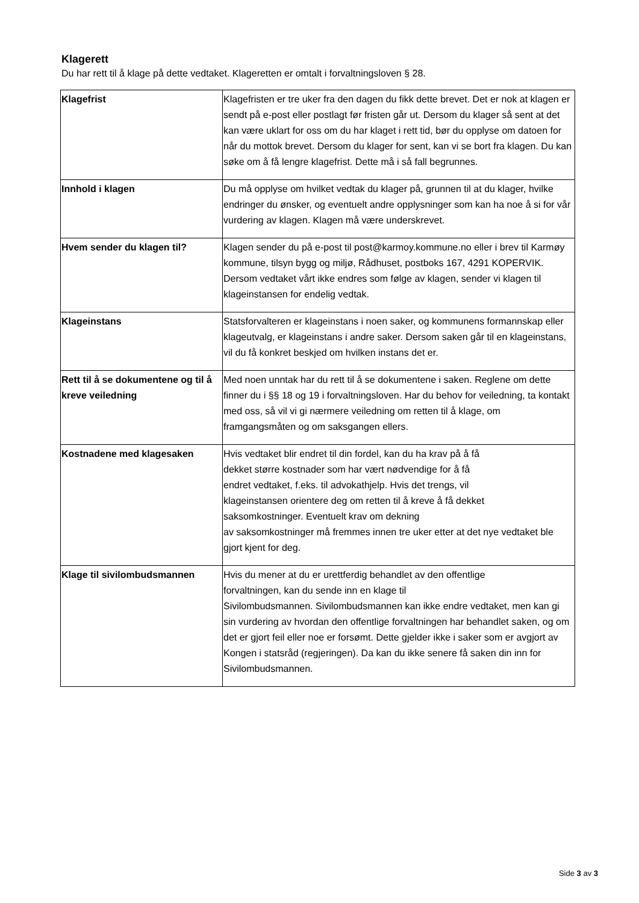Klagerett
Du har rett til å klage på dette vedtaket. Klageretten er omtalt i forvaltningsloven § 28.
| Klagefrist | Klagefristen er tre uker fra den dagen du fikk dette brevet. Det er nok at klagen er sendt på e-post eller postlagt før fristen går ut. Dersom du klager så sent at det kan være uklart for oss om du har klaget i rett tid, bør du opplyse om datoen for når du mottok brevet. Dersom du klager for sent, kan vi se bort fra klagen. Du kan søke om å få lengre klagefrist. Dette må i så fall begrunnes. |
| Innhold i klagen | Du må opplyse om hvilket vedtak du klager på, grunnen til at du klager, hvilke endringer du ønsker, og eventuelt andre opplysninger som kan ha noe å si for vår vurdering av klagen. Klagen må være underskrevet. |
| Hvem sender du klagen til? | Klagen sender du på e-post til post@karmoy.kommune.no eller i brev til Karmøy kommune, tilsyn bygg og miljø, Rådhuset, postboks 167, 4291 KOPERVIK. Dersom vedtaket vårt ikke endres som følge av klagen, sender vi klagen til klageinstansen for endelig vedtak. |
| Klageinstans | Statsforvalteren er klageinstans i noen saker, og kommunens formannskap eller klageutvalg, er klageinstans i andre saker. Dersom saken går til en klageinstans, vil du få konkret beskjed om hvilken instans det er. |
| Rett til å se dokumentene og til å kreve veiledning | Med noen unntak har du rett til å se dokumentene i saken. Reglene om dette finner du i §§ 18 og 19 i forvaltningsloven. Har du behov for veiledning, ta kontakt med oss, så vil vi gi nærmere veiledning om retten til å klage, om framgangsmåten og om saksgangen ellers. |
| Kostnadene med klagesaken | Hvis vedtaket blir endret til din fordel, kan du ha krav på å få dekket større kostnader som har vært nødvendige for å få endret vedtaket, f.eks. til advokathjelp. Hvis det trengs, vil klageinstansen orientere deg om retten til å kreve å få dekket saksomkostninger. Eventuelt krav om dekning av saksomkostninger må fremmes innen tre uker etter at det nye vedtaket ble gjort kjent for deg. |
| Klage til sivilombudsmannen | Hvis du mener at du er urettferdig behandlet av den offentlige forvaltningen, kan du sende inn en klage til Sivilombudsmannen. Sivilombudsmannen kan ikke endre vedtaket, men kan gi sin vurdering av hvordan den offentlige forvaltningen har behandlet saken, og om det er gjort feil eller noe er forsømt. Dette gjelder ikke i saker som er avgjort av Kongen i statsråd (regjeringen). Da kan du ikke senere få saken din inn for Sivilombudsmannen. |
Side 3 av 3